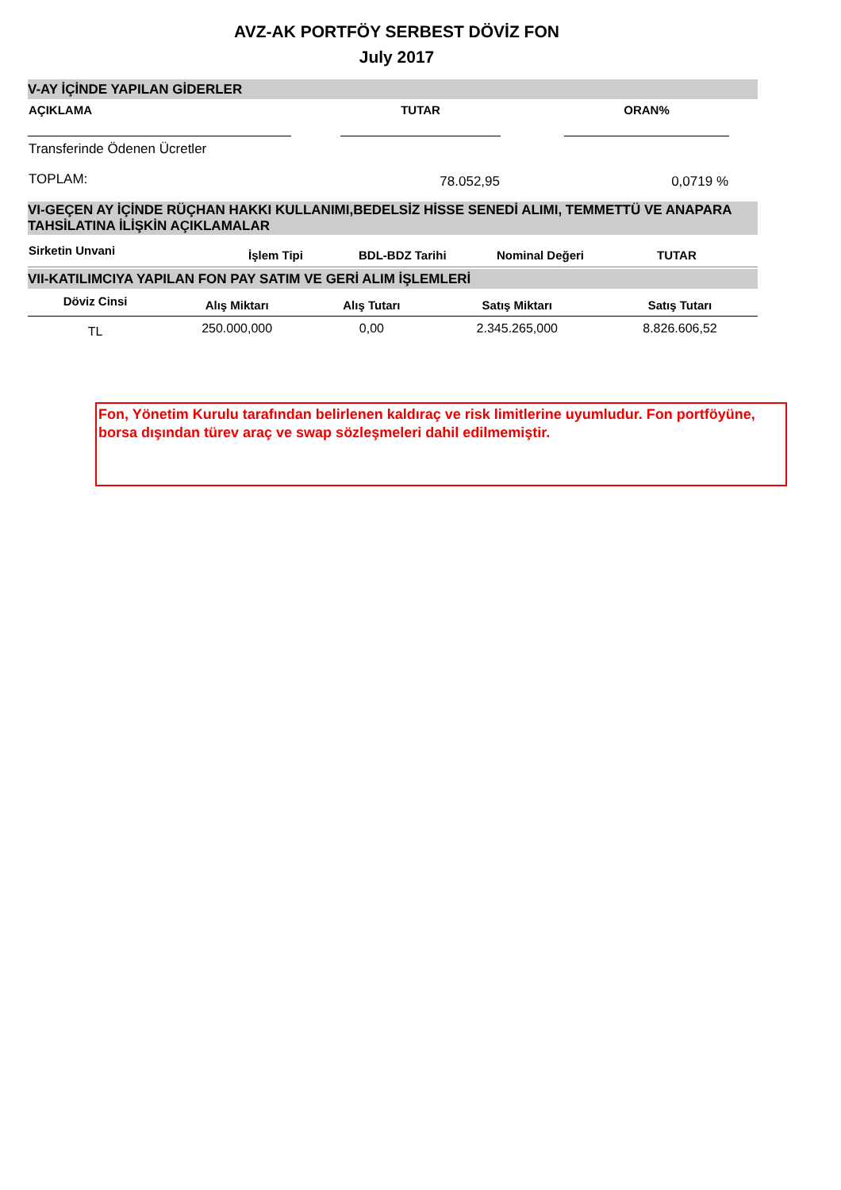AVZ-AK PORTFÖY SERBEST DÖVİZ FON
July 2017
V-AY İÇİNDE YAPILAN GİDERLER
| AÇIKLAMA | | TUTAR | | ORAN% | |
| --- | --- | --- | --- | --- | --- |
| Transferinde Ödenen Ücretler | | | | | |
| TOPLAM: | | 78.052,95 | | 0,0719 % | |
VI-GEÇEN AY İÇİNDE RÜÇHAN HAKKI KULLANIMI,BEDELSİZ HİSSE SENEDİ ALIMI, TEMMETTÜ VE ANAPARA TAHSİLATINA İLİŞKİN AÇIKLAMALAR
| Sirketin Unvani | İşlem Tipi | BDL-BDZ Tarihi | Nominal Değeri | TUTAR |
| --- | --- | --- | --- | --- |
VII-KATILIMCIYA YAPILAN FON PAY SATIM VE GERİ ALIM İŞLEMLERİ
| Döviz Cinsi | Alış Miktarı | Alış Tutarı | Satış Miktarı | Satış Tutarı |
| --- | --- | --- | --- | --- |
| TL | 250.000,000 | 0,00 | 2.345.265,000 | 8.826.606,52 |
Fon, Yönetim Kurulu tarafından belirlenen kaldıraç ve risk limitlerine uyumludur. Fon portföyüne, borsa dışından türev araç ve swap sözleşmeleri dahil edilmemiştir.